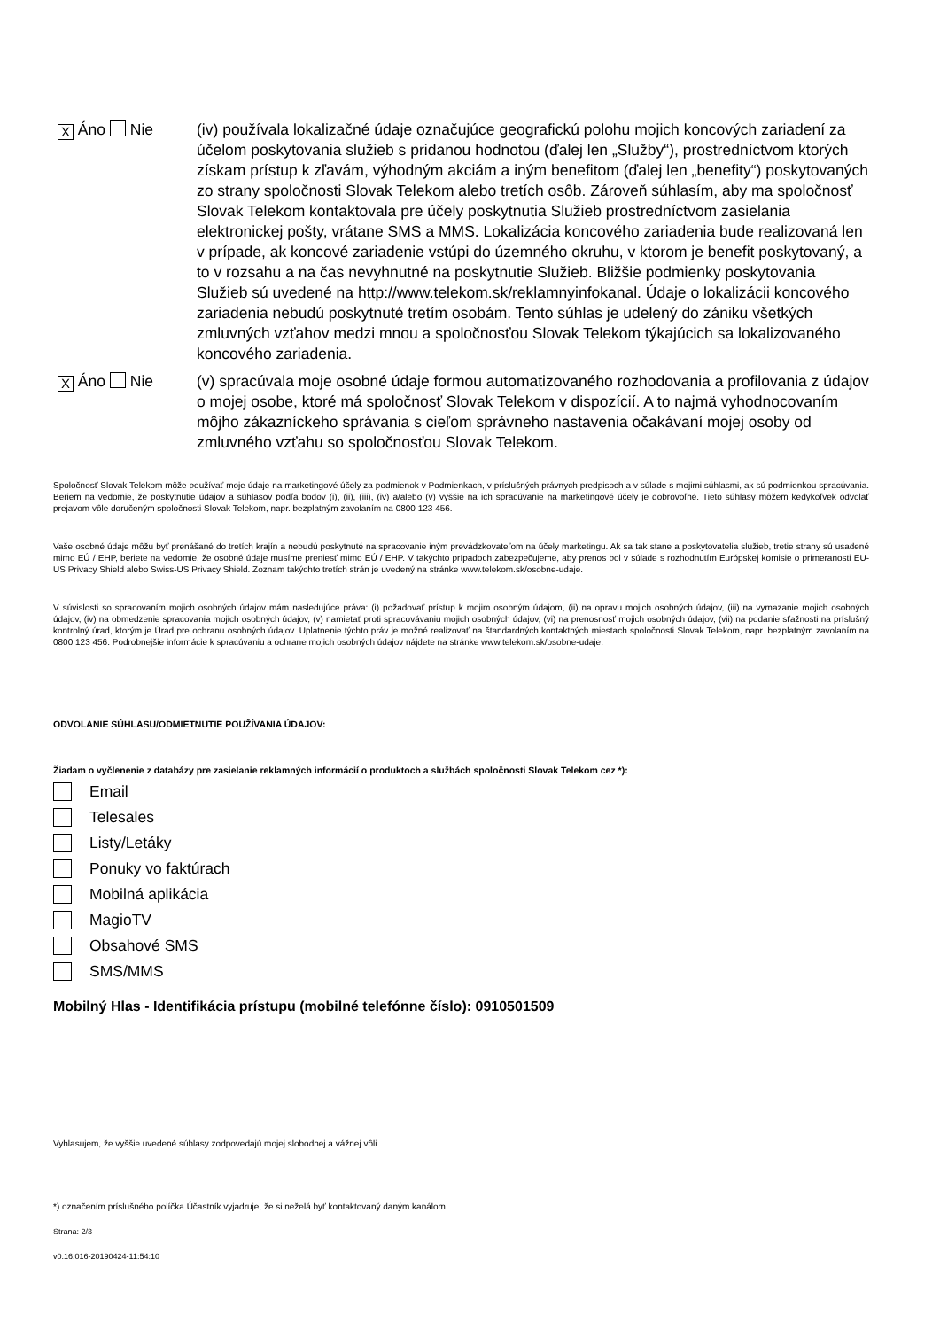X Áno Nie (iv) používala lokalizačné údaje označujúce geografickú polohu mojich koncových zariadení za účelom poskytovania služieb s pridanou hodnotou (ďalej len „Služby“), prostredníctvom ktorých získam prístup k zľavám, výhodným akciám a iným benefitom (ďalej len „benefity“) poskytovaných zo strany spoločnosti Slovak Telekom alebo tretích osôb. Zároveň súhlasím, aby ma spoločnosť Slovak Telekom kontaktovala pre účely poskytnutia Služieb prostredníctvom zasielania elektronickej pošty, vrátane SMS a MMS. Lokalizácia koncového zariadenia bude realizovaná len v prípade, ak koncové zariadenie vstúpi do územného okruhu, v ktorom je benefit poskytovaný, a to v rozsahu a na čas nevyhnutné na poskytnutie Služieb. Bližšie podmienky poskytovania Služieb sú uvedené na http://www.telekom.sk/reklamnyinfokanal. Údaje o lokalizácii koncového zariadenia nebudú poskytnuté tretím osobám. Tento súhlas je udelený do zániku všetkých zmluvných vzťahov medzi mnou a spoločnosťou Slovak Telekom týkajúcich sa lokalizovaného koncového zariadenia.
X Áno Nie (v) spracúvala moje osobné údaje formou automatizovaného rozhodovania a profilovania z údajov o mojej osobe, ktoré má spoločnosť Slovak Telekom v dispozícií. A to najmä vyhodnocovaním môjho zákazníckeho správania s cieľom správneho nastavenia očakávaní mojej osoby od zmluvného vzťahu so spoločnosťou Slovak Telekom.
Spoločnosť Slovak Telekom môže používať moje údaje na marketingové účely za podmienok v Podmienkach, v príslušných právnych predpisoch a v súlade s mojimi súhlasmi, ak sú podmienkou spracúvania. Beriem na vedomie, že poskytnutie údajov a súhlasov podľa bodov (i), (ii), (iii), (iv) a/alebo (v) vyššie na ich spracúvanie na marketingové účely je dobrovoľné. Tieto súhlasy môžem kedykoľvek odvolať prejavom vôle doručeným spoločnosti Slovak Telekom, napr. bezplatným zavolaním na 0800 123 456.
Vaše osobné údaje môžu byť prenášané do tretích krajín a nebudú poskytnuté na spracovanie iným prevádzkovateľom na účely marketingu. Ak sa tak stane a poskytovatelia služieb, tretie strany sú usadené mimo EÚ / EHP, beriete na vedomie, že osobné údaje musíme preniesť mimo EÚ / EHP. V takýchto prípadoch zabezpečujeme, aby prenos bol v súlade s rozhodnutím Európskej komisie o primeranosti EU-US Privacy Shield alebo Swiss-US Privacy Shield. Zoznam takýchto tretích strán je uvedený na stránke www.telekom.sk/osobne-udaje.
V súvislosti so spracovaním mojich osobných údajov mám nasledujúce práva: (i) požadovať prístup k mojim osobným údajom, (ii) na opravu mojich osobných údajov, (iii) na vymazanie mojich osobných údajov, (iv) na obmedzenie spracovania mojich osobných údajov, (v) namietať proti spracovávaniu mojich osobných údajov, (vi) na prenosnosť mojich osobných údajov, (vii) na podanie sťažnosti na príslušný kontrolný úrad, ktorým je Úrad pre ochranu osobných údajov. Uplatnenie týchto práv je možné realizovať na štandardných kontaktných miestach spoločnosti Slovak Telekom, napr. bezplatným zavolaním na 0800 123 456. Podrobnejšie informácie k spracúvaniu a ochrane mojich osobných údajov nájdete na stránke www.telekom.sk/osobne-udaje.
ODVOLANIE SÚHLASU/ODMIETNUTIE POUŽÍVANIA ÚDAJOV:
Žiadam o vyčlenenie z databázy pre zasielanie reklamných informácií o produktoch a službách spoločnosti Slovak Telekom cez *):
Email
Telesales
Listy/Letáky
Ponuky vo faktúrach
Mobilná aplikácia
MagioTV
Obsahové SMS
SMS/MMS
Mobilný Hlas - Identifikácia prístupu (mobilné telefónne číslo): 0910501509
Vyhlasujem, že vyššie uvedené súhlasy zodpovedajú mojej slobodnej a vážnej vôli.
*) označením príslušného políčka Účastník vyjadruje, že si neželá byť kontaktovaný daným kanálom
Strana: 2/3
v0.16.016-20190424-11:54:10